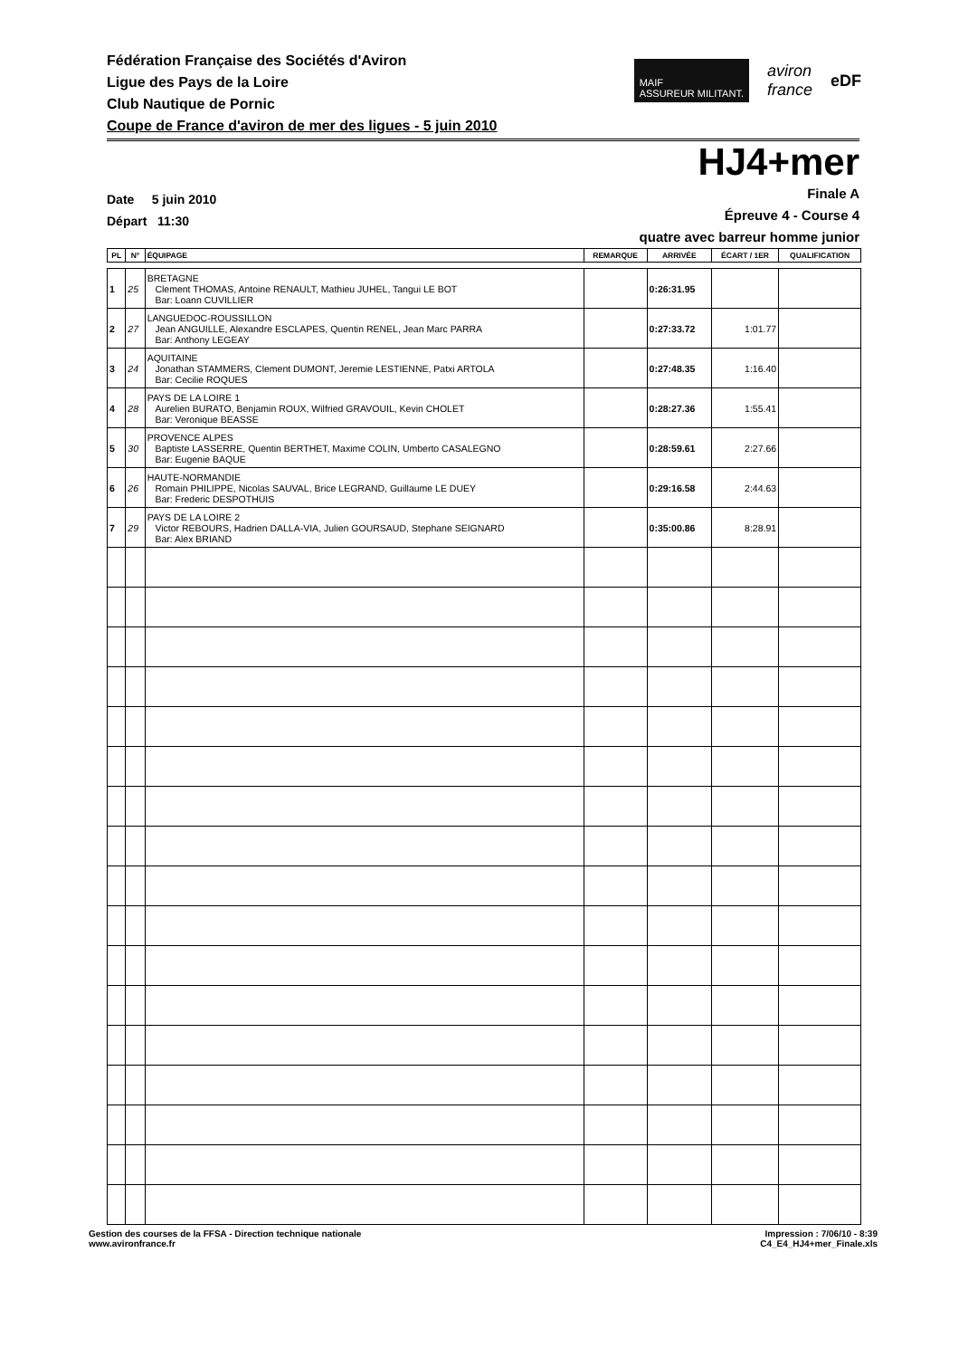Fédération Française des Sociétés d'Aviron
Ligue des Pays de la Loire
Club Nautique de Pornic
Coupe de France d'aviron de mer des ligues - 5 juin 2010
MAIF
ASSUREUR MILITANT.
aviron
france
eDF
HJ4+mer
Date 5 juin 2010
Départ 11:30
Finale A
Épreuve 4 - Course 4
quatre avec barreur homme junior
| PL | N° | ÉQUIPAGE | REMARQUE | ARRIVÉE | ÉCART / 1ER | QUALIFICATION |
| --- | --- | --- | --- | --- | --- | --- |
| 1 | 25 | BRETAGNE Clement THOMAS, Antoine RENAULT, Mathieu JUHEL, Tangui LE BOT Bar: Loann CUVILLIER | | 0:26:31.95 | | |
| 2 | 27 | LANGUEDOC-ROUSSILLON Jean ANGUILLE, Alexandre ESCLAPES, Quentin RENEL, Jean Marc PARRA Bar: Anthony LEGEAY | | 0:27:33.72 | 1:01.77 | |
| 3 | 24 | AQUITAINE Jonathan STAMMERS, Clement DUMONT, Jeremie LESTIENNE, Patxi ARTOLA Bar: Cecilie ROQUES | | 0:27:48.35 | 1:16.40 | |
| 4 | 28 | PAYS DE LA LOIRE 1 Aurelien BURATO, Benjamin ROUX, Wilfried GRAVOUIL, Kevin CHOLET Bar: Veronique BEASSE | | 0:28:27.36 | 1:55.41 | |
| 5 | 30 | PROVENCE ALPES Baptiste LASSERRE, Quentin BERTHET, Maxime COLIN, Umberto CASALEGNO Bar: Eugenie BAQUE | | 0:28:59.61 | 2:27.66 | |
| 6 | 26 | HAUTE-NORMANDIE Romain PHILIPPE, Nicolas SAUVAL, Brice LEGRAND, Guillaume LE DUEY Bar: Frederic DESPOTHUIS | | 0:29:16.58 | 2:44.63 | |
| 7 | 29 | PAYS DE LA LOIRE 2 Victor REBOURS, Hadrien DALLA-VIA, Julien GOURSAUD, Stephane SEIGNARD Bar: Alex BRIAND | | 0:35:00.86 | 8:28.91 | |
Gestion des courses de la FFSA - Direction technique nationale
www.avironfrance.fr
Impression : 7/06/10 - 8:39
C4_E4_HJ4+mer_Finale.xls